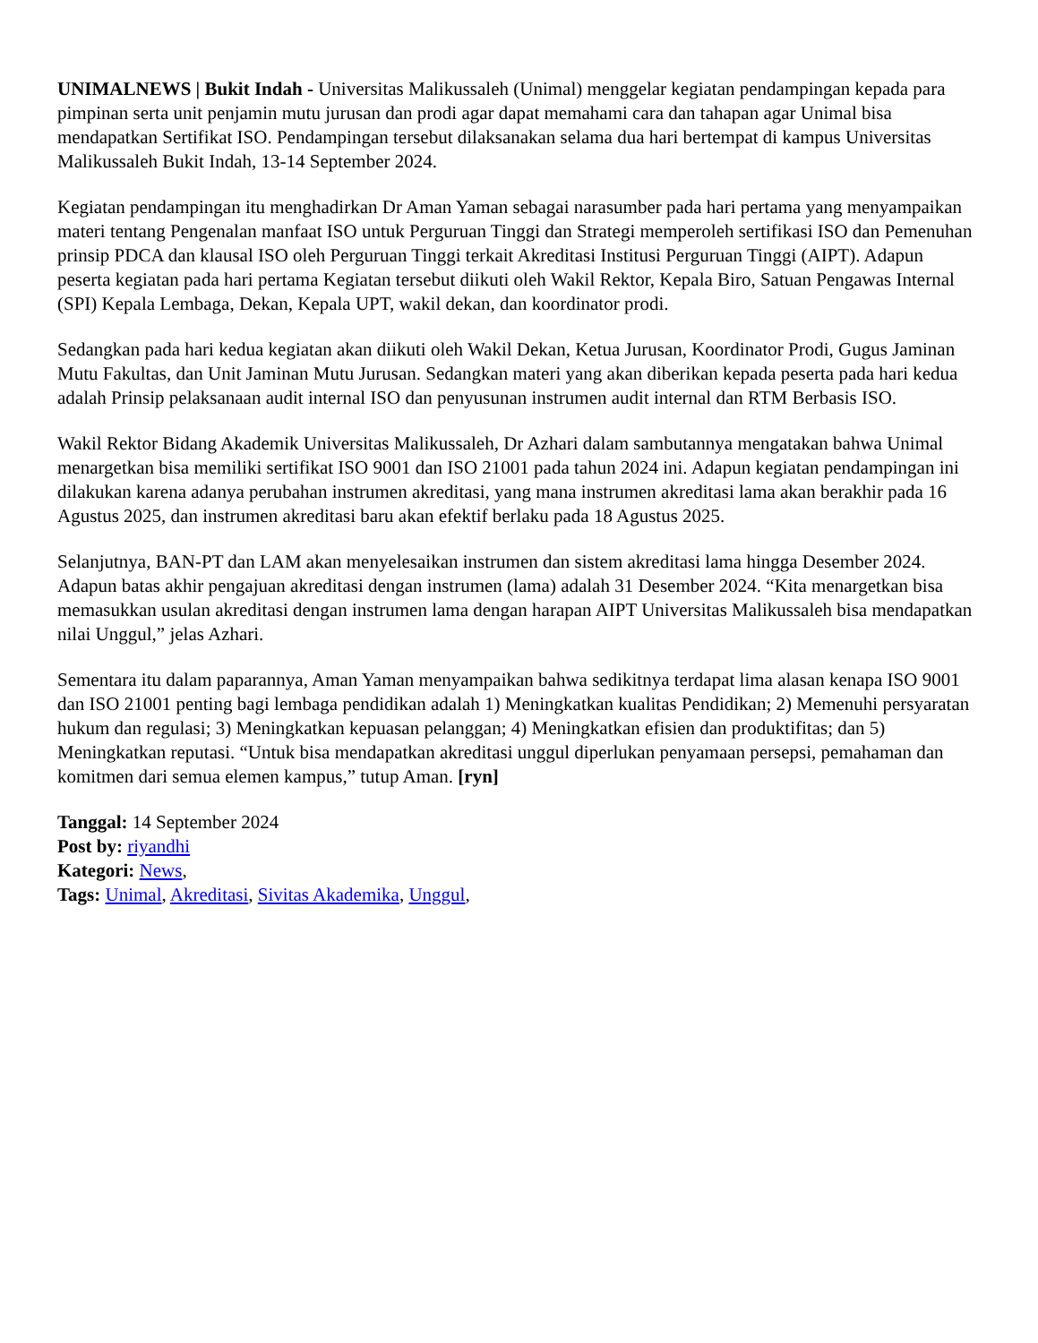UNIMALNEWS | Bukit Indah - Universitas Malikussaleh (Unimal) menggelar kegiatan pendampingan kepada para pimpinan serta unit penjamin mutu jurusan dan prodi agar dapat memahami cara dan tahapan agar Unimal bisa mendapatkan Sertifikat ISO. Pendampingan tersebut dilaksanakan selama dua hari bertempat di kampus Universitas Malikussaleh Bukit Indah, 13-14 September 2024.
Kegiatan pendampingan itu menghadirkan Dr Aman Yaman sebagai narasumber pada hari pertama yang menyampaikan materi tentang Pengenalan manfaat ISO untuk Perguruan Tinggi dan Strategi memperoleh sertifikasi ISO dan Pemenuhan prinsip PDCA dan klausal ISO oleh Perguruan Tinggi terkait Akreditasi Institusi Perguruan Tinggi (AIPT). Adapun peserta kegiatan pada hari pertama Kegiatan tersebut diikuti oleh Wakil Rektor, Kepala Biro, Satuan Pengawas Internal (SPI) Kepala Lembaga, Dekan, Kepala UPT, wakil dekan, dan koordinator prodi.
Sedangkan pada hari kedua kegiatan akan diikuti oleh Wakil Dekan, Ketua Jurusan, Koordinator Prodi, Gugus Jaminan Mutu Fakultas, dan Unit Jaminan Mutu Jurusan. Sedangkan materi yang akan diberikan kepada peserta pada hari kedua adalah Prinsip pelaksanaan audit internal ISO dan penyusunan instrumen audit internal dan RTM Berbasis ISO.
Wakil Rektor Bidang Akademik Universitas Malikussaleh, Dr Azhari dalam sambutannya mengatakan bahwa Unimal menargetkan bisa memiliki sertifikat ISO 9001 dan ISO 21001 pada tahun 2024 ini. Adapun kegiatan pendampingan ini dilakukan karena adanya perubahan instrumen akreditasi, yang mana instrumen akreditasi lama akan berakhir pada 16 Agustus 2025, dan instrumen akreditasi baru akan efektif berlaku pada 18 Agustus 2025.
Selanjutnya, BAN-PT dan LAM akan menyelesaikan instrumen dan sistem akreditasi lama hingga Desember 2024. Adapun batas akhir pengajuan akreditasi dengan instrumen (lama) adalah 31 Desember 2024. “Kita menargetkan bisa memasukkan usulan akreditasi dengan instrumen lama dengan harapan AIPT Universitas Malikussaleh bisa mendapatkan nilai Unggul,” jelas Azhari.
Sementara itu dalam paparannya, Aman Yaman menyampaikan bahwa sedikitnya terdapat lima alasan kenapa ISO 9001 dan ISO 21001 penting bagi lembaga pendidikan adalah 1) Meningkatkan kualitas Pendidikan; 2) Memenuhi persyaratan hukum dan regulasi; 3) Meningkatkan kepuasan pelanggan; 4) Meningkatkan efisien dan produktifitas; dan 5) Meningkatkan reputasi. “Untuk bisa mendapatkan akreditasi unggul diperlukan penyamaan persepsi, pemahaman dan komitmen dari semua elemen kampus,” tutup Aman. [ryn]
Tanggal: 14 September 2024
Post by: riyandhi
Kategori: News,
Tags: Unimal, Akreditasi, Sivitas Akademika, Unggul,